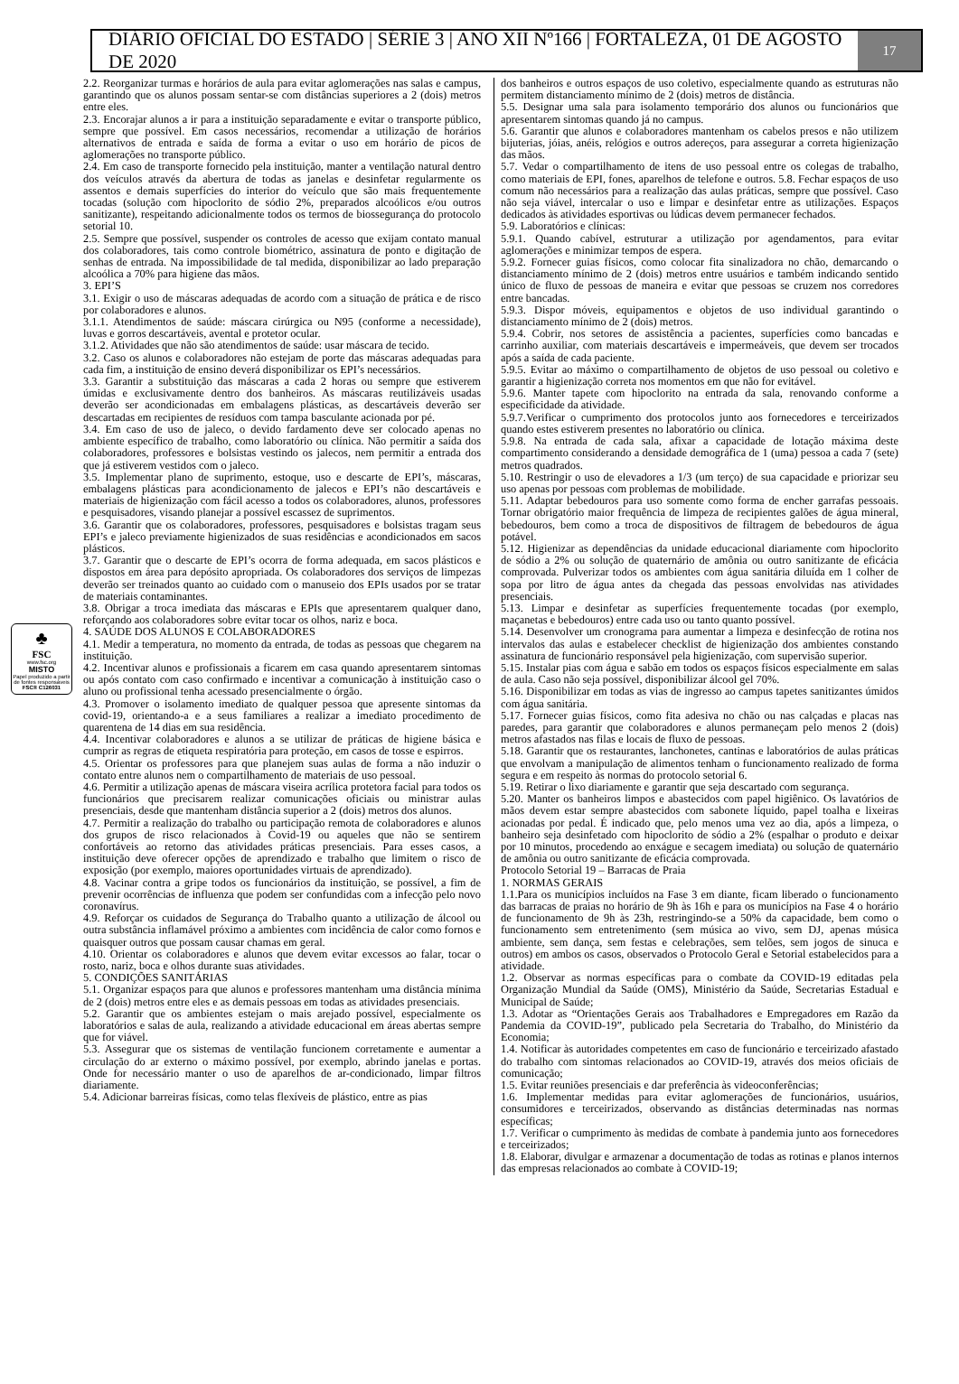DIÁRIO OFICIAL DO ESTADO | SÉRIE 3 | ANO XII Nº166 | FORTALEZA, 01 DE AGOSTO DE 2020
17
♣
FSC
www.fsc.org
MISTO
Papel produzido a partir de fontes responsáveis
FSC® C126031
2.2. Reorganizar turmas e horários de aula para evitar aglomerações nas salas e campus, garantindo que os alunos possam sentar-se com distâncias superiores a 2 (dois) metros entre eles.
2.3. Encorajar alunos a ir para a instituição separadamente e evitar o transporte público, sempre que possível. Em casos necessários, recomendar a utilização de horários alternativos de entrada e saída de forma a evitar o uso em horário de picos de aglomerações no transporte público.
2.4. Em caso de transporte fornecido pela instituição, manter a ventilação natural dentro dos veículos através da abertura de todas as janelas e desinfetar regularmente os assentos e demais superfícies do interior do veículo que são mais frequentemente tocadas (solução com hipoclorito de sódio 2%, preparados alcoólicos e/ou outros sanitizante), respeitando adicionalmente todos os termos de biossegurança do protocolo setorial 10.
2.5. Sempre que possível, suspender os controles de acesso que exijam contato manual dos colaboradores, tais como controle biométrico, assinatura de ponto e digitação de senhas de entrada. Na impossibilidade de tal medida, disponibilizar ao lado preparação alcoólica a 70% para higiene das mãos.
3. EPI’S
3.1. Exigir o uso de máscaras adequadas de acordo com a situação de prática e de risco por colaboradores e alunos.
3.1.1. Atendimentos de saúde: máscara cirúrgica ou N95 (conforme a necessidade), luvas e gorros descartáveis, avental e protetor ocular.
3.1.2. Atividades que não são atendimentos de saúde: usar máscara de tecido.
3.2. Caso os alunos e colaboradores não estejam de porte das máscaras adequadas para cada fim, a instituição de ensino deverá disponibilizar os EPI’s necessários.
3.3. Garantir a substituição das máscaras a cada 2 horas ou sempre que estiverem úmidas e exclusivamente dentro dos banheiros. As máscaras reutilizáveis usadas deverão ser acondicionadas em embalagens plásticas, as descartáveis deverão ser descartadas em recipientes de resíduos com tampa basculante acionada por pé.
3.4. Em caso de uso de jaleco, o devido fardamento deve ser colocado apenas no ambiente específico de trabalho, como laboratório ou clínica. Não permitir a saída dos colaboradores, professores e bolsistas vestindo os jalecos, nem permitir a entrada dos que já estiverem vestidos com o jaleco.
3.5. Implementar plano de suprimento, estoque, uso e descarte de EPI’s, máscaras, embalagens plásticas para acondicionamento de jalecos e EPI’s não descartáveis e materiais de higienização com fácil acesso a todos os colaboradores, alunos, professores e pesquisadores, visando planejar a possível escassez de suprimentos.
3.6. Garantir que os colaboradores, professores, pesquisadores e bolsistas tragam seus EPI’s e jaleco previamente higienizados de suas residências e acondicionados em sacos plásticos.
3.7. Garantir que o descarte de EPI’s ocorra de forma adequada, em sacos plásticos e dispostos em área para depósito apropriada. Os colaboradores dos serviços de limpezas deverão ser treinados quanto ao cuidado com o manuseio dos EPIs usados por se tratar de materiais contaminantes.
3.8. Obrigar a troca imediata das máscaras e EPIs que apresentarem qualquer dano, reforçando aos colaboradores sobre evitar tocar os olhos, nariz e boca.
4. SAÚDE DOS ALUNOS E COLABORADORES
4.1. Medir a temperatura, no momento da entrada, de todas as pessoas que chegarem na instituição.
4.2. Incentivar alunos e profissionais a ficarem em casa quando apresentarem sintomas ou após contato com caso confirmado e incentivar a comunicação à instituição caso o aluno ou profissional tenha acessado presencialmente o órgão.
4.3. Promover o isolamento imediato de qualquer pessoa que apresente sintomas da covid-19, orientando-a e a seus familiares a realizar a imediato procedimento de quarentena de 14 dias em sua residência.
4.4. Incentivar colaboradores e alunos a se utilizar de práticas de higiene básica e cumprir as regras de etiqueta respiratória para proteção, em casos de tosse e espirros.
4.5. Orientar os professores para que planejem suas aulas de forma a não induzir o contato entre alunos nem o compartilhamento de materiais de uso pessoal.
4.6. Permitir a utilização apenas de máscara viseira acrílica protetora facial para todos os funcionários que precisarem realizar comunicações oficiais ou ministrar aulas presenciais, desde que mantenham distância superior a 2 (dois) metros dos alunos.
4.7. Permitir a realização do trabalho ou participação remota de colaboradores e alunos dos grupos de risco relacionados à Covid-19 ou aqueles que não se sentirem confortáveis ao retorno das atividades práticas presenciais. Para esses casos, a instituição deve oferecer opções de aprendizado e trabalho que limitem o risco de exposição (por exemplo, maiores oportunidades virtuais de aprendizado).
4.8. Vacinar contra a gripe todos os funcionários da instituição, se possível, a fim de prevenir ocorrências de influenza que podem ser confundidas com a infecção pelo novo coronavírus.
4.9. Reforçar os cuidados de Segurança do Trabalho quanto a utilização de álcool ou outra substância inflamável próximo a ambientes com incidência de calor como fornos e quaisquer outros que possam causar chamas em geral.
4.10. Orientar os colaboradores e alunos que devem evitar excessos ao falar, tocar o rosto, nariz, boca e olhos durante suas atividades.
5. CONDIÇÕES SANITÁRIAS
5.1. Organizar espaços para que alunos e professores mantenham uma distância mínima de 2 (dois) metros entre eles e as demais pessoas em todas as atividades presenciais.
5.2. Garantir que os ambientes estejam o mais arejado possível, especialmente os laboratórios e salas de aula, realizando a atividade educacional em áreas abertas sempre que for viável.
5.3. Assegurar que os sistemas de ventilação funcionem corretamente e aumentar a circulação do ar externo o máximo possível, por exemplo, abrindo janelas e portas. Onde for necessário manter o uso de aparelhos de ar-condicionado, limpar filtros diariamente.
5.4. Adicionar barreiras físicas, como telas flexíveis de plástico, entre as pias
dos banheiros e outros espaços de uso coletivo, especialmente quando as estruturas não permitem distanciamento mínimo de 2 (dois) metros de distância.
5.5. Designar uma sala para isolamento temporário dos alunos ou funcionários que apresentarem sintomas quando já no campus.
5.6. Garantir que alunos e colaboradores mantenham os cabelos presos e não utilizem bijuterias, jóias, anéis, relógios e outros adereços, para assegurar a correta higienização das mãos.
5.7. Vedar o compartilhamento de itens de uso pessoal entre os colegas de trabalho, como materiais de EPI, fones, aparelhos de telefone e outros. 5.8. Fechar espaços de uso comum não necessários para a realização das aulas práticas, sempre que possível. Caso não seja viável, intercalar o uso e limpar e desinfetar entre as utilizações. Espaços dedicados às atividades esportivas ou lúdicas devem permanecer fechados.
5.9. Laboratórios e clínicas:
5.9.1. Quando cabível, estruturar a utilização por agendamentos, para evitar aglomerações e minimizar tempos de espera.
5.9.2. Fornecer guias físicos, como colocar fita sinalizadora no chão, demarcando o distanciamento mínimo de 2 (dois) metros entre usuários e também indicando sentido único de fluxo de pessoas de maneira e evitar que pessoas se cruzem nos corredores entre bancadas.
5.9.3. Dispor móveis, equipamentos e objetos de uso individual garantindo o distanciamento mínimo de 2 (dois) metros.
5.9.4. Cobrir, nos setores de assistência a pacientes, superfícies como bancadas e carrinho auxiliar, com materiais descartáveis e impermeáveis, que devem ser trocados após a saída de cada paciente.
5.9.5. Evitar ao máximo o compartilhamento de objetos de uso pessoal ou coletivo e garantir a higienização correta nos momentos em que não for evitável.
5.9.6. Manter tapete com hipoclorito na entrada da sala, renovando conforme a especificidade da atividade.
5.9.7.Verificar o cumprimento dos protocolos junto aos fornecedores e terceirizados quando estes estiverem presentes no laboratório ou clínica.
5.9.8. Na entrada de cada sala, afixar a capacidade de lotação máxima deste compartimento considerando a densidade demográfica de 1 (uma) pessoa a cada 7 (sete) metros quadrados.
5.10. Restringir o uso de elevadores a 1/3 (um terço) de sua capacidade e priorizar seu uso apenas por pessoas com problemas de mobilidade.
5.11. Adaptar bebedouros para uso somente como forma de encher garrafas pessoais. Tornar obrigatório maior frequência de limpeza de recipientes galões de água mineral, bebedouros, bem como a troca de dispositivos de filtragem de bebedouros de água potável.
5.12. Higienizar as dependências da unidade educacional diariamente com hipoclorito de sódio a 2% ou solução de quaternário de amônia ou outro sanitizante de eficácia comprovada. Pulverizar todos os ambientes com água sanitária diluída em 1 colher de sopa por litro de água antes da chegada das pessoas envolvidas nas atividades presenciais.
5.13. Limpar e desinfetar as superfícies frequentemente tocadas (por exemplo, maçanetas e bebedouros) entre cada uso ou tanto quanto possível.
5.14. Desenvolver um cronograma para aumentar a limpeza e desinfecção de rotina nos intervalos das aulas e estabelecer checklist de higienização dos ambientes constando assinatura de funcionário responsável pela higienização, com supervisão superior.
5.15. Instalar pias com água e sabão em todos os espaços físicos especialmente em salas de aula. Caso não seja possível, disponibilizar álcool gel 70%.
5.16. Disponibilizar em todas as vias de ingresso ao campus tapetes sanitizantes úmidos com água sanitária.
5.17. Fornecer guias físicos, como fita adesiva no chão ou nas calçadas e placas nas paredes, para garantir que colaboradores e alunos permaneçam pelo menos 2 (dois) metros afastados nas filas e locais de fluxo de pessoas.
5.18. Garantir que os restaurantes, lanchonetes, cantinas e laboratórios de aulas práticas que envolvam a manipulação de alimentos tenham o funcionamento realizado de forma segura e em respeito às normas do protocolo setorial 6.
5.19. Retirar o lixo diariamente e garantir que seja descartado com segurança.
5.20. Manter os banheiros limpos e abastecidos com papel higiênico. Os lavatórios de mãos devem estar sempre abastecidos com sabonete líquido, papel toalha e lixeiras acionadas por pedal. É indicado que, pelo menos uma vez ao dia, após a limpeza, o banheiro seja desinfetado com hipoclorito de sódio a 2% (espalhar o produto e deixar por 10 minutos, procedendo ao enxágue e secagem imediata) ou solução de quaternário de amônia ou outro sanitizante de eficácia comprovada.
Protocolo Setorial 19 – Barracas de Praia
1. NORMAS GERAIS
1.1.Para os municípios incluídos na Fase 3 em diante, ficam liberado o funcionamento das barracas de praias no horário de 9h às 16h e para os municípios na Fase 4 o horário de funcionamento de 9h às 23h, restringindo-se a 50% da capacidade, bem como o funcionamento sem entretenimento (sem música ao vivo, sem DJ, apenas música ambiente, sem dança, sem festas e celebrações, sem telões, sem jogos de sinuca e outros) em ambos os casos, observados o Protocolo Geral e Setorial estabelecidos para a atividade.
1.2. Observar as normas específicas para o combate da COVID-19 editadas pela Organização Mundial da Saúde (OMS), Ministério da Saúde, Secretarias Estadual e Municipal de Saúde;
1.3. Adotar as “Orientações Gerais aos Trabalhadores e Empregadores em Razão da Pandemia da COVID-19”, publicado pela Secretaria do Trabalho, do Ministério da Economia;
1.4. Notificar às autoridades competentes em caso de funcionário e terceirizado afastado do trabalho com sintomas relacionados ao COVID-19, através dos meios oficiais de comunicação;
1.5. Evitar reuniões presenciais e dar preferência às videoconferências;
1.6. Implementar medidas para evitar aglomerações de funcionários, usuários, consumidores e terceirizados, observando as distâncias determinadas nas normas específicas;
1.7. Verificar o cumprimento às medidas de combate à pandemia junto aos fornecedores e terceirizados;
1.8. Elaborar, divulgar e armazenar a documentação de todas as rotinas e planos internos das empresas relacionados ao combate à COVID-19;